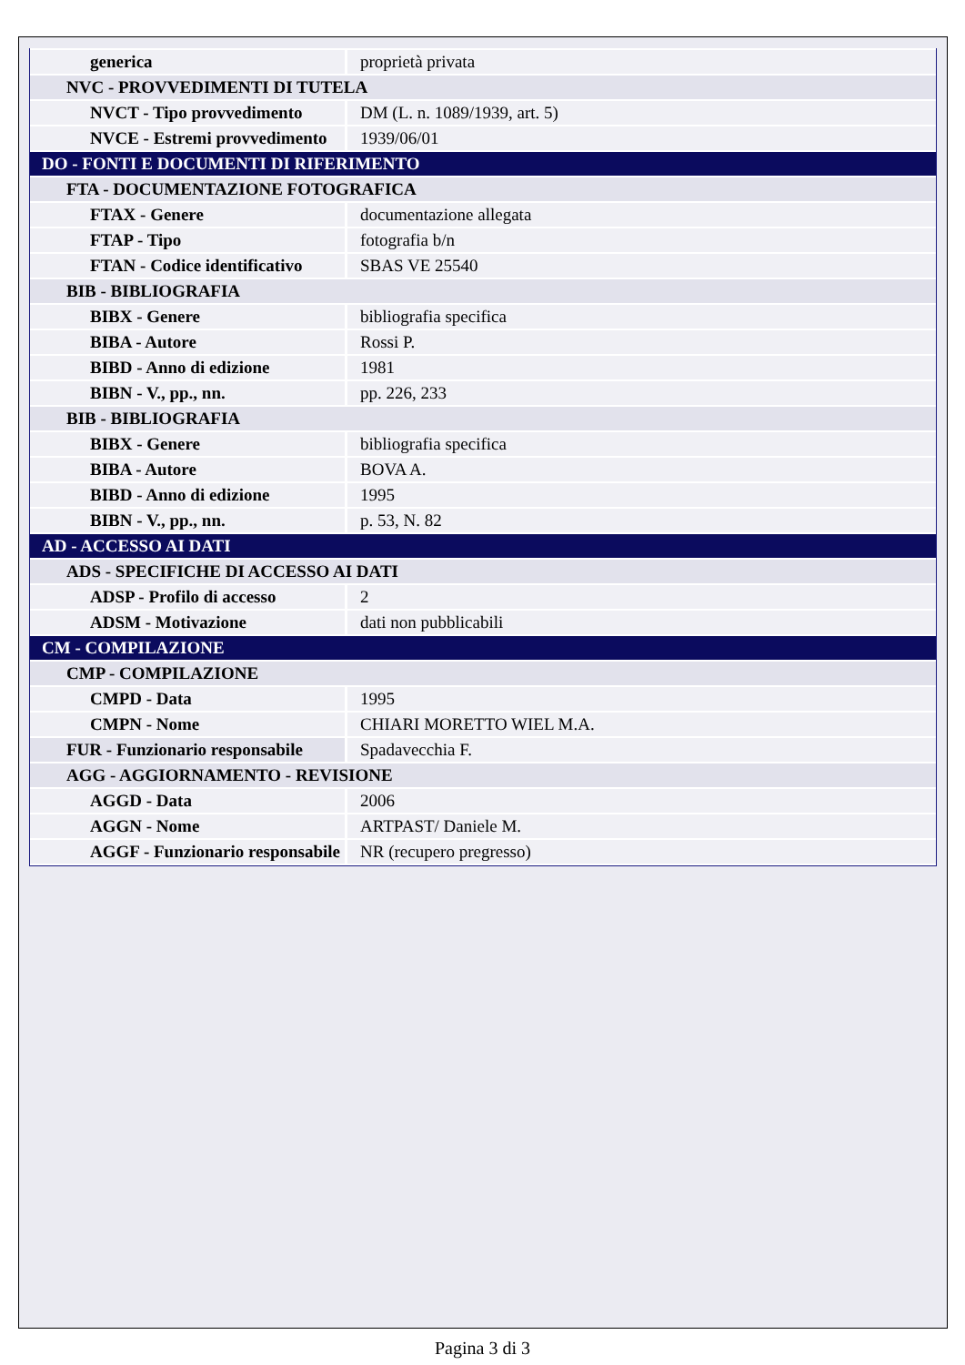| generica | proprietà privata |
| NVC - PROVVEDIMENTI DI TUTELA | |
| NVCT - Tipo provvedimento | DM (L. n. 1089/1939, art. 5) |
| NVCE - Estremi provvedimento | 1939/06/01 |
| DO - FONTI E DOCUMENTI DI RIFERIMENTO | |
| FTA - DOCUMENTAZIONE FOTOGRAFICA | |
| FTAX - Genere | documentazione allegata |
| FTAP - Tipo | fotografia b/n |
| FTAN - Codice identificativo | SBAS VE 25540 |
| BIB - BIBLIOGRAFIA | |
| BIBX - Genere | bibliografia specifica |
| BIBA - Autore | Rossi P. |
| BIBD - Anno di edizione | 1981 |
| BIBN - V., pp., nn. | pp. 226, 233 |
| BIB - BIBLIOGRAFIA | |
| BIBX - Genere | bibliografia specifica |
| BIBA - Autore | BOVA A. |
| BIBD - Anno di edizione | 1995 |
| BIBN - V., pp., nn. | p. 53, N. 82 |
| AD - ACCESSO AI DATI | |
| ADS - SPECIFICHE DI ACCESSO AI DATI | |
| ADSP - Profilo di accesso | 2 |
| ADSM - Motivazione | dati non pubblicabili |
| CM - COMPILAZIONE | |
| CMP - COMPILAZIONE | |
| CMPD - Data | 1995 |
| CMPN - Nome | CHIARI MORETTO WIEL M.A. |
| FUR - Funzionario responsabile | Spadavecchia F. |
| AGG - AGGIORNAMENTO - REVISIONE | |
| AGGD - Data | 2006 |
| AGGN - Nome | ARTPAST/ Daniele M. |
| AGGF - Funzionario responsabile | NR (recupero pregresso) |
Pagina 3 di 3